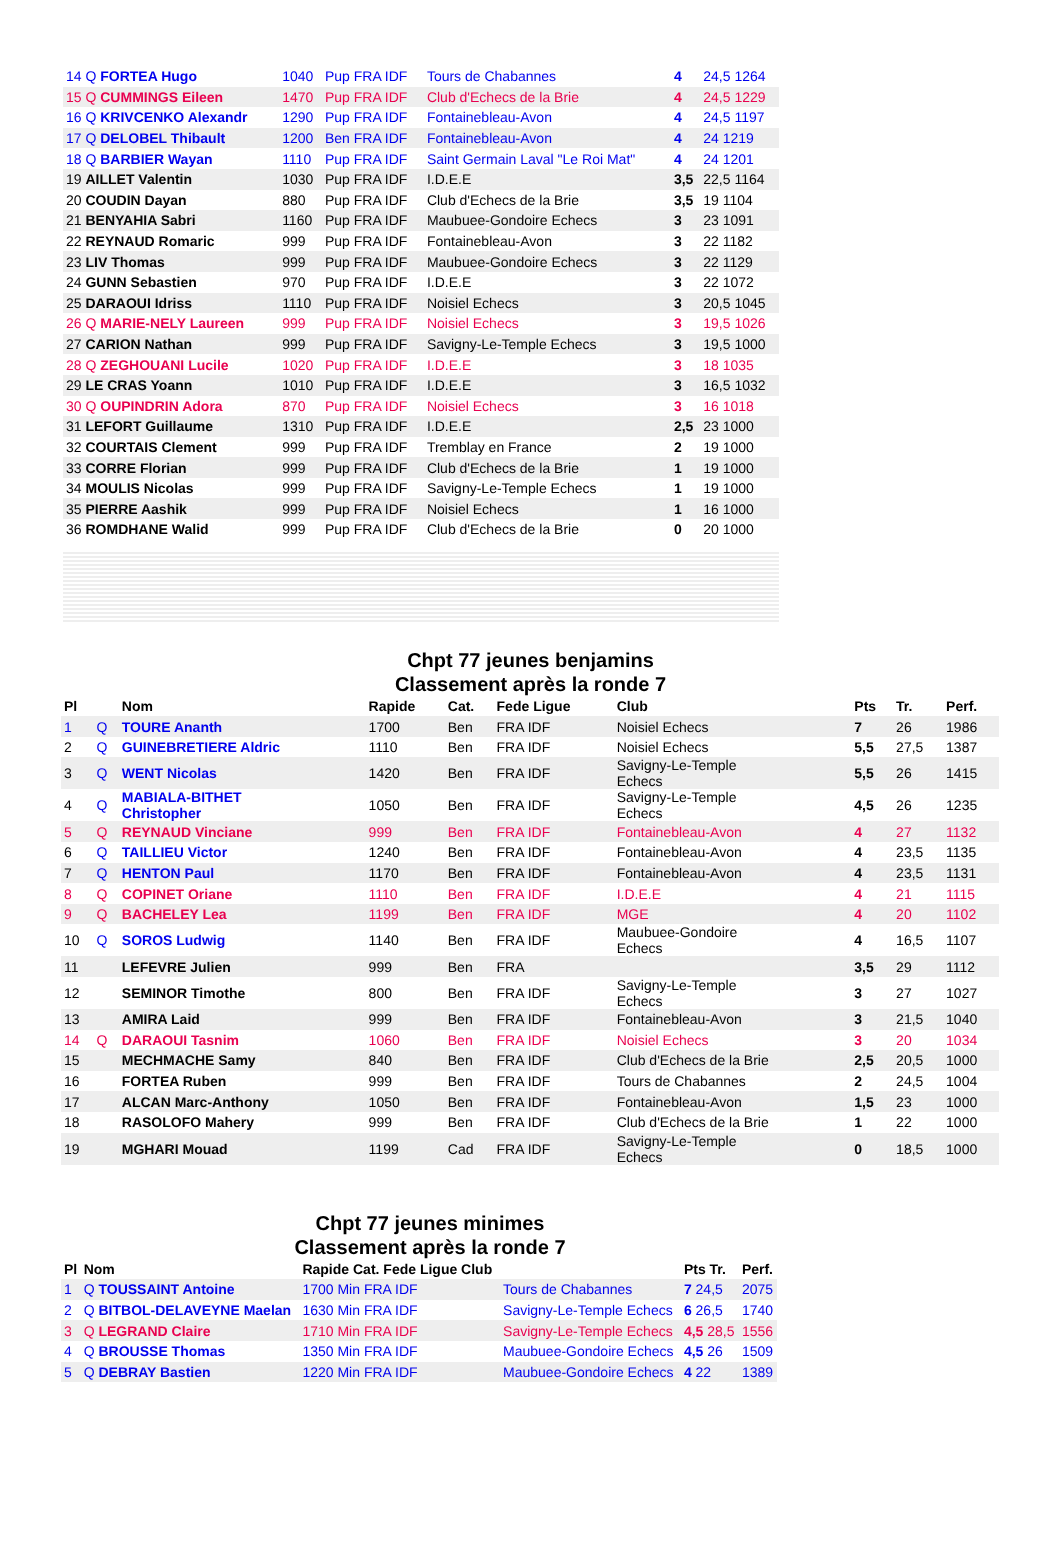| 14 Q FORTEA Hugo | 1040 | Pup FRA IDF | Tours de Chabannes | 4 | 24,5 1264 |
| 15 Q CUMMINGS Eileen | 1470 | Pup FRA IDF | Club d'Echecs de la Brie | 4 | 24,5 1229 |
| 16 Q KRIVCENKO Alexandr | 1290 | Pup FRA IDF | Fontainebleau-Avon | 4 | 24,5 1197 |
| 17 Q DELOBEL Thibault | 1200 | Ben FRA IDF | Fontainebleau-Avon | 4 | 24 1219 |
| 18 Q BARBIER Wayan | 1110 | Pup FRA IDF | Saint Germain Laval "Le Roi Mat" | 4 | 24 1201 |
| 19 AILLET Valentin | 1030 | Pup FRA IDF | I.D.E.E | 3,5 | 22,5 1164 |
| 20 COUDIN Dayan | 880 | Pup FRA IDF | Club d'Echecs de la Brie | 3,5 | 19 1104 |
| 21 BENYAHIA Sabri | 1160 | Pup FRA IDF | Maubuee-Gondoire Echecs | 3 | 23 1091 |
| 22 REYNAUD Romaric | 999 | Pup FRA IDF | Fontainebleau-Avon | 3 | 22 1182 |
| 23 LIV Thomas | 999 | Pup FRA IDF | Maubuee-Gondoire Echecs | 3 | 22 1129 |
| 24 GUNN Sebastien | 970 | Pup FRA IDF | I.D.E.E | 3 | 22 1072 |
| 25 DARAOUI Idriss | 1110 | Pup FRA IDF | Noisiel Echecs | 3 | 20,5 1045 |
| 26 Q MARIE-NELY Laureen | 999 | Pup FRA IDF | Noisiel Echecs | 3 | 19,5 1026 |
| 27 CARION Nathan | 999 | Pup FRA IDF | Savigny-Le-Temple Echecs | 3 | 19,5 1000 |
| 28 Q ZEGHOUANI Lucile | 1020 | Pup FRA IDF | I.D.E.E | 3 | 18 1035 |
| 29 LE CRAS Yoann | 1010 | Pup FRA IDF | I.D.E.E | 3 | 16,5 1032 |
| 30 Q OUPINDRIN Adora | 870 | Pup FRA IDF | Noisiel Echecs | 3 | 16 1018 |
| 31 LEFORT Guillaume | 1310 | Pup FRA IDF | I.D.E.E | 2,5 | 23 1000 |
| 32 COURTAIS Clement | 999 | Pup FRA IDF | Tremblay en France | 2 | 19 1000 |
| 33 CORRE Florian | 999 | Pup FRA IDF | Club d'Echecs de la Brie | 1 | 19 1000 |
| 34 MOULIS Nicolas | 999 | Pup FRA IDF | Savigny-Le-Temple Echecs | 1 | 19 1000 |
| 35 PIERRE Aashik | 999 | Pup FRA IDF | Noisiel Echecs | 1 | 16 1000 |
| 36 ROMDHANE Walid | 999 | Pup FRA IDF | Club d'Echecs de la Brie | 0 | 20 1000 |
Chpt 77 jeunes benjamins
Classement après la ronde 7
| Pl | | Nom | Rapide | Cat. | Fede Ligue | Club | Pts | Tr. | Perf. |
| --- | --- | --- | --- | --- | --- | --- | --- | --- | --- |
| 1 | Q | TOURE Ananth | 1700 | Ben | FRA IDF | Noisiel Echecs | 7 | 26 | 1986 |
| 2 | Q | GUINEBRETIERE Aldric | 1110 | Ben | FRA IDF | Noisiel Echecs | 5,5 | 27,5 | 1387 |
| 3 | Q | WENT Nicolas | 1420 | Ben | FRA IDF | Savigny-Le-Temple Echecs | 5,5 | 26 | 1415 |
| 4 | Q | MABIALA-BITHET Christopher | 1050 | Ben | FRA IDF | Savigny-Le-Temple Echecs | 4,5 | 26 | 1235 |
| 5 | Q | REYNAUD Vinciane | 999 | Ben | FRA IDF | Fontainebleau-Avon | 4 | 27 | 1132 |
| 6 | Q | TAILLIEU Victor | 1240 | Ben | FRA IDF | Fontainebleau-Avon | 4 | 23,5 | 1135 |
| 7 | Q | HENTON Paul | 1170 | Ben | FRA IDF | Fontainebleau-Avon | 4 | 23,5 | 1131 |
| 8 | Q | COPINET Oriane | 1110 | Ben | FRA IDF | I.D.E.E | 4 | 21 | 1115 |
| 9 | Q | BACHELEY Lea | 1199 | Ben | FRA IDF | MGE | 4 | 20 | 1102 |
| 10 | Q | SOROS Ludwig | 1140 | Ben | FRA IDF | Maubuee-Gondoire Echecs | 4 | 16,5 | 1107 |
| 11 | | LEFEVRE Julien | 999 | Ben | FRA | | 3,5 | 29 | 1112 |
| 12 | | SEMINOR Timothe | 800 | Ben | FRA IDF | Savigny-Le-Temple Echecs | 3 | 27 | 1027 |
| 13 | | AMIRA Laid | 999 | Ben | FRA IDF | Fontainebleau-Avon | 3 | 21,5 | 1040 |
| 14 | Q | DARAOUI Tasnim | 1060 | Ben | FRA IDF | Noisiel Echecs | 3 | 20 | 1034 |
| 15 | | MECHMACHE Samy | 840 | Ben | FRA IDF | Club d'Echecs de la Brie | 2,5 | 20,5 | 1000 |
| 16 | | FORTEA Ruben | 999 | Ben | FRA IDF | Tours de Chabannes | 2 | 24,5 | 1004 |
| 17 | | ALCAN Marc-Anthony | 1050 | Ben | FRA IDF | Fontainebleau-Avon | 1,5 | 23 | 1000 |
| 18 | | RASOLOFO Mahery | 999 | Ben | FRA IDF | Club d'Echecs de la Brie | 1 | 22 | 1000 |
| 19 | | MGHARI Mouad | 1199 | Cad | FRA IDF | Savigny-Le-Temple Echecs | 0 | 18,5 | 1000 |
Chpt 77 jeunes minimes
Classement après la ronde 7
| Pl | Nom | Rapide Cat. Fede Ligue Club | | Pts Tr. | Perf. |
| --- | --- | --- | --- | --- | --- |
| 1 | Q TOUSSAINT Antoine | 1700 Min FRA IDF | Tours de Chabannes | 7 24,5 | 2075 |
| 2 | Q BITBOL-DELAVEYNE Maelan | 1630 Min FRA IDF | Savigny-Le-Temple Echecs | 6 26,5 | 1740 |
| 3 | Q LEGRAND Claire | 1710 Min FRA IDF | Savigny-Le-Temple Echecs | 4,5 28,5 | 1556 |
| 4 | Q BROUSSE Thomas | 1350 Min FRA IDF | Maubuee-Gondoire Echecs | 4,5 26 | 1509 |
| 5 | Q DEBRAY Bastien | 1220 Min FRA IDF | Maubuee-Gondoire Echecs | 4 22 | 1389 |